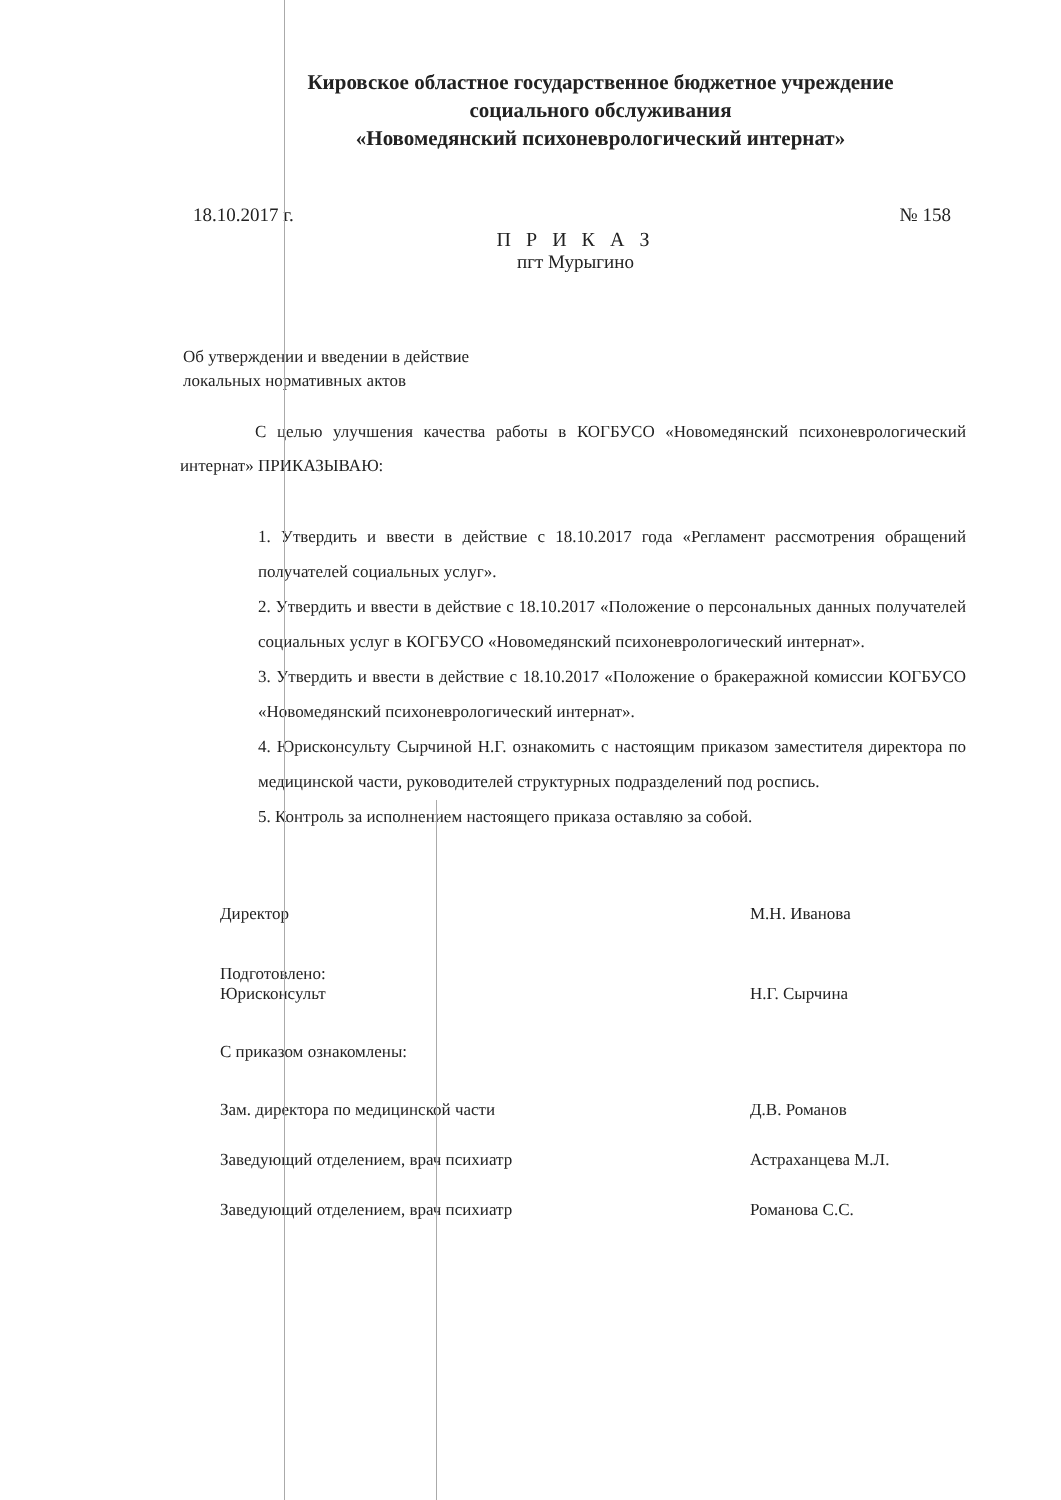Кировское областное государственное бюджетное учреждение
социального обслуживания
«Новомедянский психоневрологический интернат»
18.10.2017 г. № 158
П Р И К А З
пгт Мурыгино
Об утверждении и введении в действие
локальных нормативных актов
С целью улучшения качества работы в КОГБУСО «Новомедянский психоневрологический интернат» ПРИКАЗЫВАЮ:
1. Утвердить и ввести в действие с 18.10.2017 года «Регламент рассмотрения обращений получателей социальных услуг».
2. Утвердить и ввести в действие с 18.10.2017 «Положение о персональных данных получателей социальных услуг в КОГБУСО «Новомедянский психоневрологический интернат».
3. Утвердить и ввести в действие с 18.10.2017 «Положение о бракеражной комиссии КОГБУСО «Новомедянский психоневрологический интернат».
4. Юрисконсульту Сырчиной Н.Г. ознакомить с настоящим приказом заместителя директора по медицинской части, руководителей структурных подразделений под роспись.
5. Контроль за исполнением настоящего приказа оставляю за собой.
Директор М.Н. Иванова
Подготовлено:
Юрисконсульт
Н.Г. Сырчина
С приказом ознакомлены:
Зам. директора по медицинской части Д.В. Романов
Заведующий отделением, врач психиатр Астраханцева М.Л.
Заведующий отделением, врач психиатр Романова С.С.